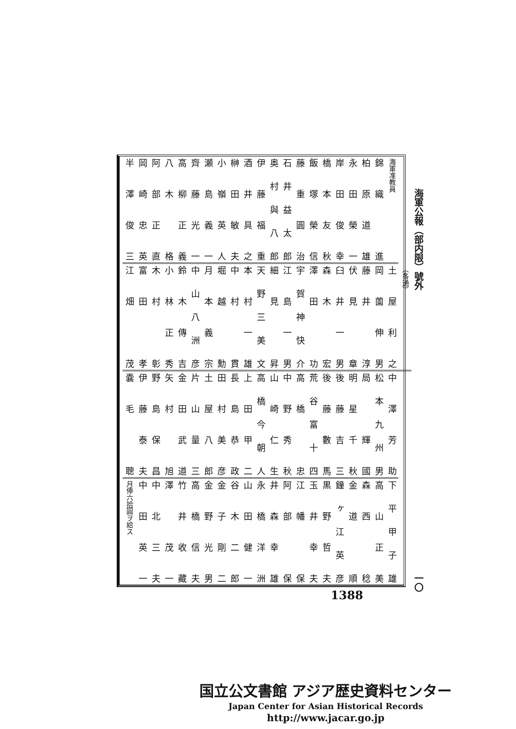海軍公報（部内限）號外 一〇
海軍准教員
錦織　進
柏原道雄
永田榮一
岸田俊幸
橋本友秋
飯塚榮信
藤重圓治
石井益太郎
奥村與八郎
伊藤福重
酒井具之
榊田敏夫
小嶺英人
瀬島義一
齊藤光一
高柳正義
八木　格
阿部正直
岡崎忠英
半澤俊三
（各通）
土屋利之
岡薗伸男
藤井　淳
伏見　章
臼井一男
森木　宏
澤田　功
宇賀神快介
江島一男
細見　昇
天野三美文
本村一雄
中村　貫
堀越　勳
月本義宗
中山八洲彦
鈴木傳吉
小林正秀
木村　彰
富田　孝
江畑　茂
中澤芳助
松本九州男
局　輝國
明星千秋
後藤吉三
後藤數馬
荒谷富十四
高橋　忠
中野秀秋
山崎仁生
高橋今朝人
上田甲二
長島恭政
田村美彦
土屋八郎
片山量三
金田武道
矢村　旭
野島保昌
伊藤泰夫
嚢毛　聰
下平甲子雄
高山正美
森西　稔
金道　順
鐘ヶ江英彦
黒野哲夫
玉井幸夫
江幡　保
阿部　保
井森幸雄
永橋洋洲
山田健一
谷木二郎
金子剛二
金野光男
高橋信夫
竹井收藏
澤　茂一
中北三夫
中田英一
月俸六拾圓ヲ給ス
1388
国立公文書館 アジア歴史資料センター
Japan Center for Asian Historical Records
http://www.jacar.go.jp